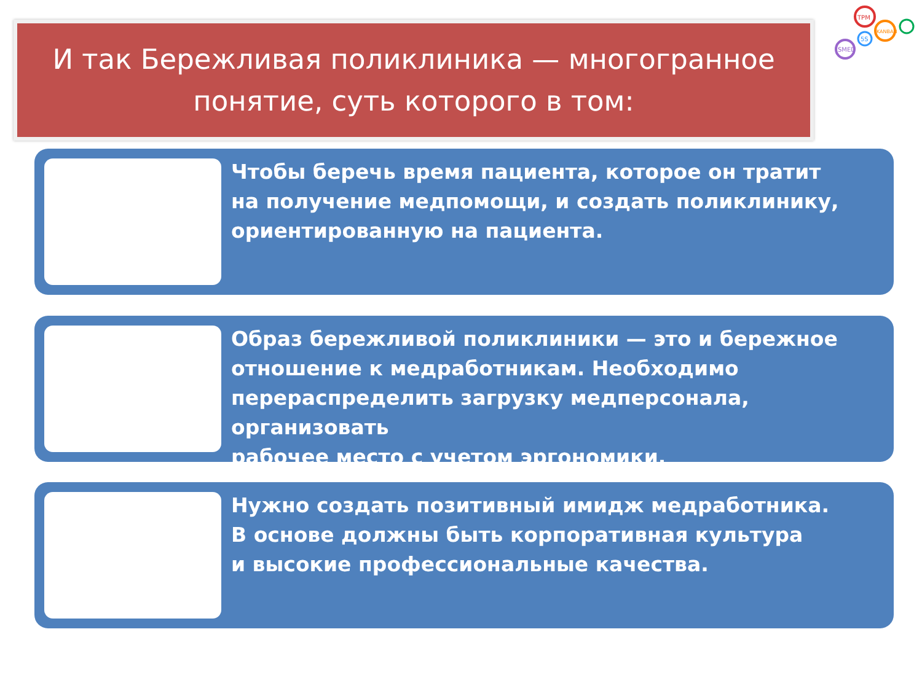И так Бережливая поликлиника — многогранное
понятие, суть которого в том:
TPM
KANBAN
SMED
5S
Чтобы беречь время пациента, которое он тратит
на получение медпомощи, и создать поликлинику,
ориентированную на пациента.
Образ бережливой поликлиники — это и бережное
отношение к медработникам. Необходимо
перераспределить загрузку медперсонала, организовать
рабочее место с учетом эргономики.
Нужно создать позитивный имидж медработника.
В основе должны быть корпоративная культура
и высокие профессиональные качества.